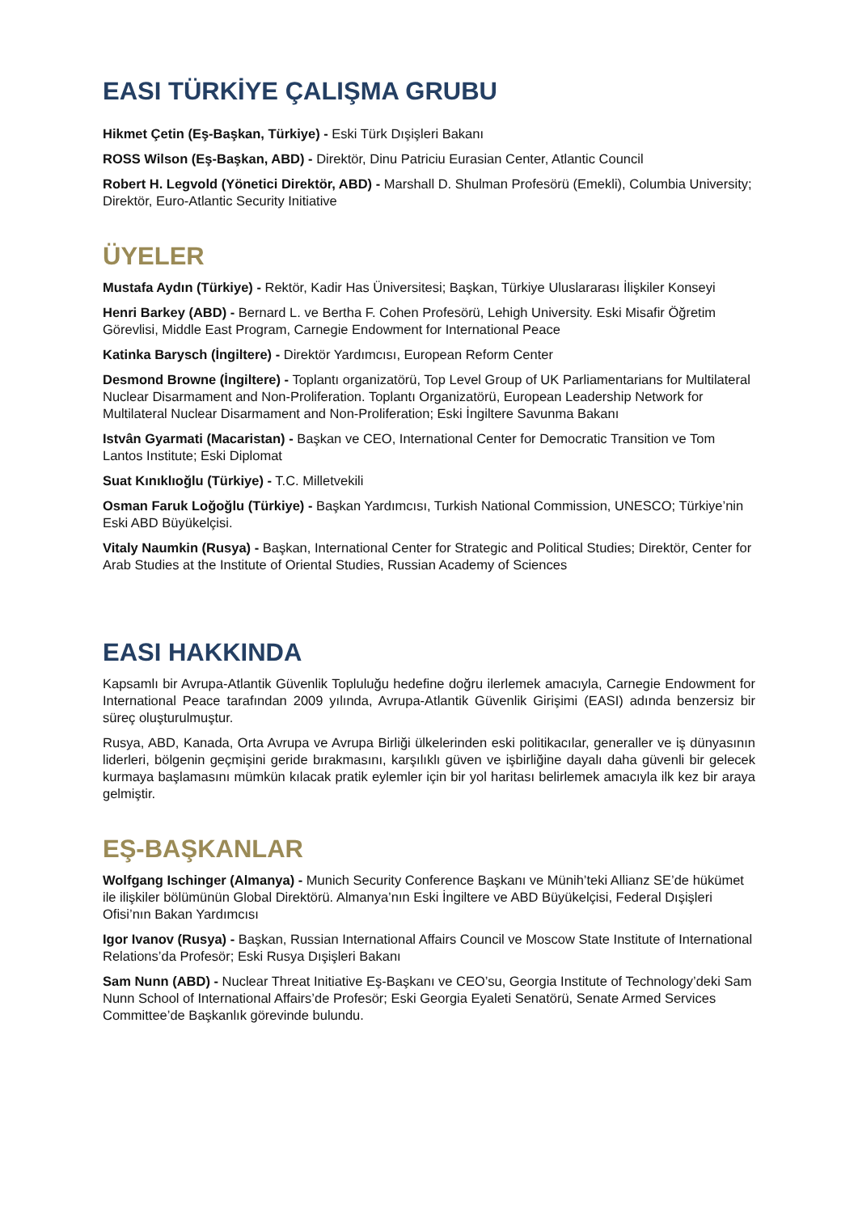EASI TÜRKİYE ÇALIŞMA GRUBU
Hikmet Çetin (Eş-Başkan, Türkiye) - Eski Türk Dışişleri Bakanı
ROSS Wilson (Eş-Başkan, ABD) - Direktör, Dinu Patriciu Eurasian Center, Atlantic Council
Robert H. Legvold (Yönetici Direktör, ABD) - Marshall D. Shulman Profesörü (Emekli), Columbia University; Direktör, Euro-Atlantic Security Initiative
ÜYELER
Mustafa Aydın (Türkiye) - Rektör, Kadir Has Üniversitesi; Başkan, Türkiye Uluslararası İlişkiler Konseyi
Henri Barkey (ABD) - Bernard L. ve Bertha F. Cohen Profesörü, Lehigh University. Eski Misafir Öğretim Görevlisi, Middle East Program, Carnegie Endowment for International Peace
Katinka Barysch (İngiltere) - Direktör Yardımcısı, European Reform Center
Desmond Browne (İngiltere) - Toplantı organizatörü, Top Level Group of UK Parliamentarians for Multilateral Nuclear Disarmament and Non-Proliferation. Toplantı Organizatörü, European Leadership Network for Multilateral Nuclear Disarmament and Non-Proliferation; Eski İngiltere Savunma Bakanı
Istvân Gyarmati (Macaristan) - Başkan ve CEO, International Center for Democratic Transition ve Tom Lantos Institute; Eski Diplomat
Suat Kınıklıoğlu (Türkiye) - T.C. Milletvekili
Osman Faruk Loğoğlu (Türkiye) - Başkan Yardımcısı, Turkish National Commission, UNESCO; Türkiye’nin Eski ABD Büyükelçisi.
Vitaly Naumkin (Rusya) - Başkan, International Center for Strategic and Political Studies; Direktör, Center for Arab Studies at the Institute of Oriental Studies, Russian Academy of Sciences
EASI HAKKINDA
Kapsamlı bir Avrupa-Atlantik Güvenlik Topluluğu hedefine doğru ilerlemek amacıyla, Carnegie Endowment for International Peace tarafından 2009 yılında, Avrupa-Atlantik Güvenlik Girişimi (EASI) adında benzersiz bir süreç oluşturulmuştur.
Rusya, ABD, Kanada, Orta Avrupa ve Avrupa Birliği ülkelerinden eski politikacılar, generaller ve iş dünyasının liderleri, bölgenin geçmişini geride bırakmasını, karşılıklı güven ve işbirliğine dayalı daha güvenli bir gelecek kurmaya başlamasını mümkün kılacak pratik eylemler için bir yol haritası belirlemek amacıyla ilk kez bir araya gelmiştir.
EŞ-BAŞKANLAR
Wolfgang Ischinger (Almanya) - Munich Security Conference Başkanı ve Münih’teki Allianz SE’de hükümet ile ilişkiler bölümünün Global Direktörü. Almanya’nın Eski İngiltere ve ABD Büyükelçisi, Federal Dışişleri Ofisi’nın Bakan Yardımcısı
Igor Ivanov (Rusya) - Başkan, Russian International Affairs Council ve Moscow State Institute of International Relations’da Profesör; Eski Rusya Dışişleri Bakanı
Sam Nunn (ABD) - Nuclear Threat Initiative Eş-Başkanı ve CEO’su, Georgia Institute of Technology’deki Sam Nunn School of International Affairs’de Profesör; Eski Georgia Eyaleti Senatörü, Senate Armed Services Committee’de Başkanlık görevinde bulundu.